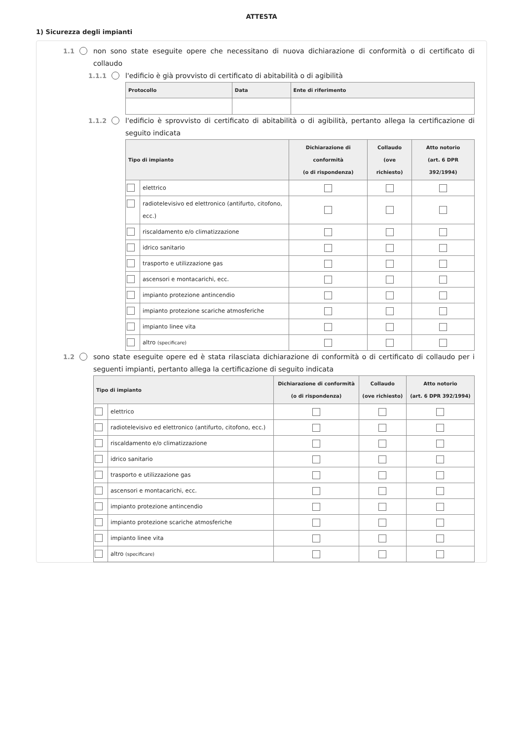ATTESTA
1) Sicurezza degli impianti
1.1 non sono state eseguite opere che necessitano di nuova dichiarazione di conformità o di certificato di collaudo
1.1.1 l'edificio è già provvisto di certificato di abitabilità o di agibilità
| Protocollo | Data | Ente di riferimento |
| --- | --- | --- |
1.1.2 l'edificio è sprovvisto di certificato di abitabilità o di agibilità, pertanto allega la certificazione di seguito indicata
| Tipo di impianto | | Dichiarazione di conformità (o di rispondenza) | Collaudo (ove richiesto) | Atto notorio (art. 6 DPR 392/1994) |
| --- | --- | --- | --- | --- |
| | elettrico | | | |
| | radiotelevisivo ed elettronico (antifurto, citofono, ecc.) | | | |
| | riscaldamento e/o climatizzazione | | | |
| | idrico sanitario | | | |
| | trasporto e utilizzazione gas | | | |
| | ascensori e montacarichi, ecc. | | | |
| | impianto protezione antincendio | | | |
| | impianto protezione scariche atmosferiche | | | |
| | impianto linee vita | | | |
| | altro (specificare) | | | |
1.2 sono state eseguite opere ed è stata rilasciata dichiarazione di conformità o di certificato di collaudo per i seguenti impianti, pertanto allega la certificazione di seguito indicata
| Tipo di impianto | | Dichiarazione di conformità (o di rispondenza) | Collaudo (ove richiesto) | Atto notorio (art. 6 DPR 392/1994) |
| --- | --- | --- | --- | --- |
| | elettrico | | | |
| | radiotelevisivo ed elettronico (antifurto, citofono, ecc.) | | | |
| | riscaldamento e/o climatizzazione | | | |
| | idrico sanitario | | | |
| | trasporto e utilizzazione gas | | | |
| | ascensori e montacarichi, ecc. | | | |
| | impianto protezione antincendio | | | |
| | impianto protezione scariche atmosferiche | | | |
| | impianto linee vita | | | |
| | altro (specificare) | | | |